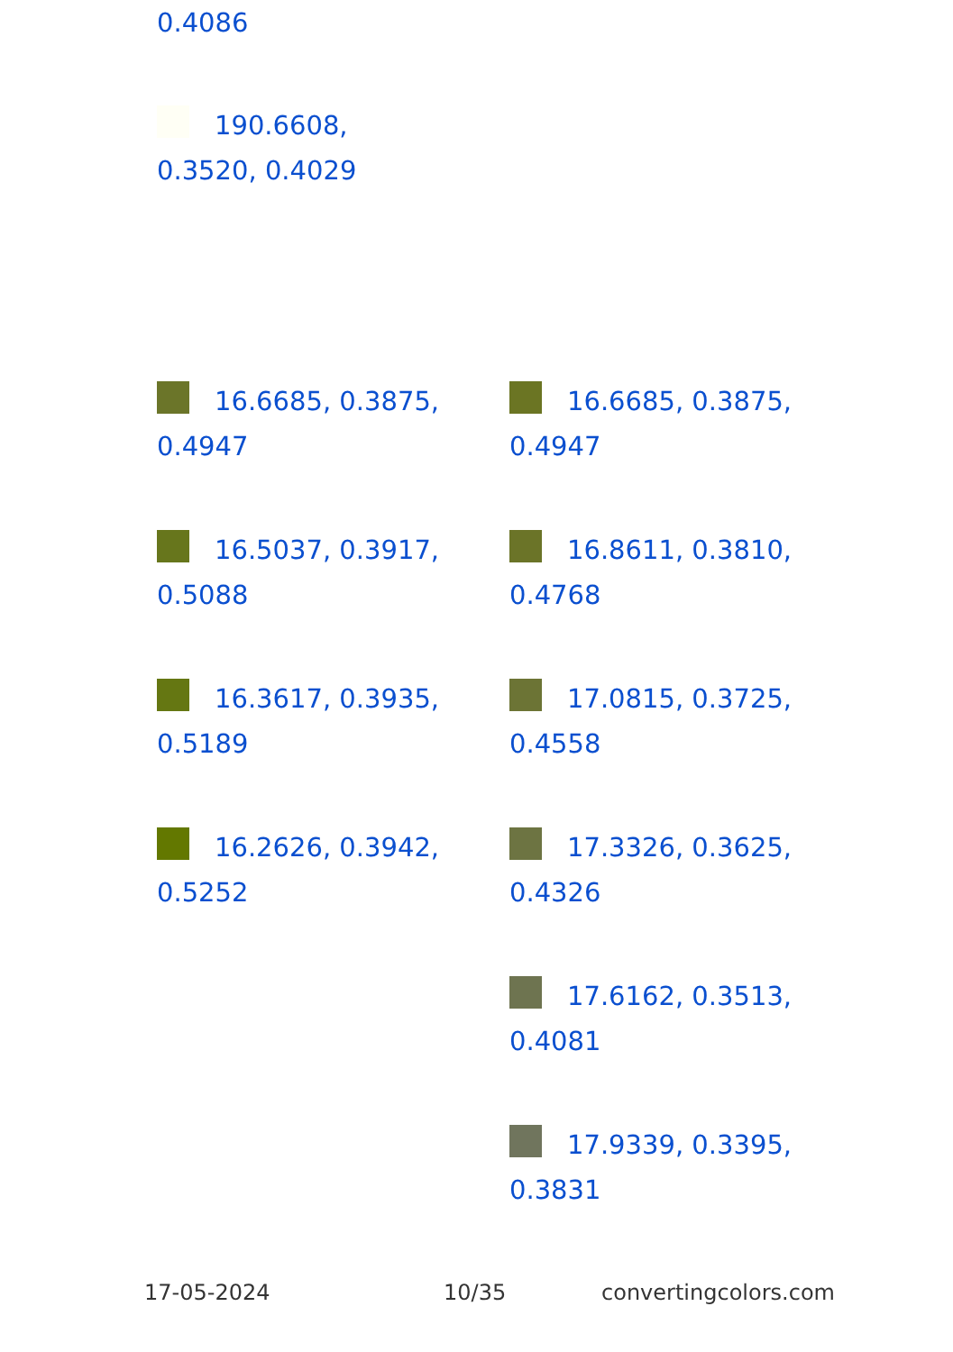0.4086
190.6608, 0.3520, 0.4029
16.6685, 0.3875, 0.4947
16.6685, 0.3875, 0.4947
16.5037, 0.3917, 0.5088
16.8611, 0.3810, 0.4768
16.3617, 0.3935, 0.5189
17.0815, 0.3725, 0.4558
16.2626, 0.3942, 0.5252
17.3326, 0.3625, 0.4326
17.6162, 0.3513, 0.4081
17.9339, 0.3395, 0.3831
17-05-2024 10/35 convertingcolors.com